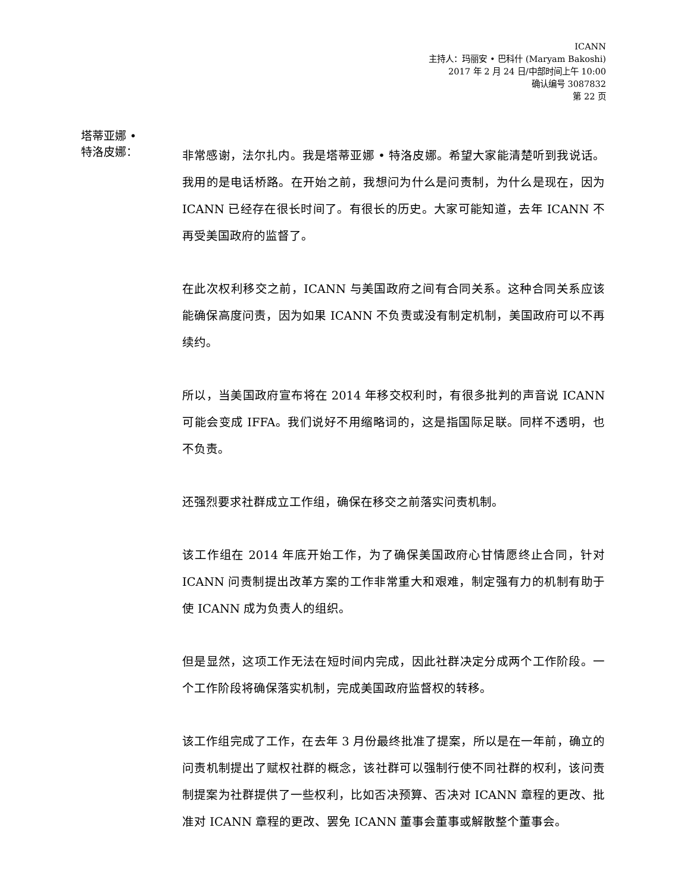ICANN
主持人：玛丽安 • 巴科什 (Maryam Bakoshi)
2017 年 2 月 24 日/中部时间上午 10:00
确认编号 3087832
第 22 页
塔蒂亚娜 •
特洛皮娜：
非常感谢，法尔扎内。我是塔蒂亚娜 • 特洛皮娜。希望大家能清楚听到我说话。我用的是电话桥路。在开始之前，我想问为什么是问责制，为什么是现在，因为 ICANN 已经存在很长时间了。有很长的历史。大家可能知道，去年 ICANN 不再受美国政府的监督了。
在此次权利移交之前，ICANN 与美国政府之间有合同关系。这种合同关系应该能确保高度问责，因为如果 ICANN 不负责或没有制定机制，美国政府可以不再续约。
所以，当美国政府宣布将在 2014 年移交权利时，有很多批判的声音说 ICANN 可能会变成 IFFA。我们说好不用缩略词的，这是指国际足联。同样不透明，也不负责。
还强烈要求社群成立工作组，确保在移交之前落实问责机制。
该工作组在 2014 年底开始工作，为了确保美国政府心甘情愿终止合同，针对 ICANN 问责制提出改革方案的工作非常重大和艰难，制定强有力的机制有助于使 ICANN 成为负责人的组织。
但是显然，这项工作无法在短时间内完成，因此社群决定分成两个工作阶段。一个工作阶段将确保落实机制，完成美国政府监督权的转移。
该工作组完成了工作，在去年 3 月份最终批准了提案，所以是在一年前，确立的问责机制提出了赋权社群的概念，该社群可以强制行使不同社群的权利，该问责制提案为社群提供了一些权利，比如否决预算、否决对 ICANN 章程的更改、批准对 ICANN 章程的更改、罢免 ICANN 董事会董事或解散整个董事会。